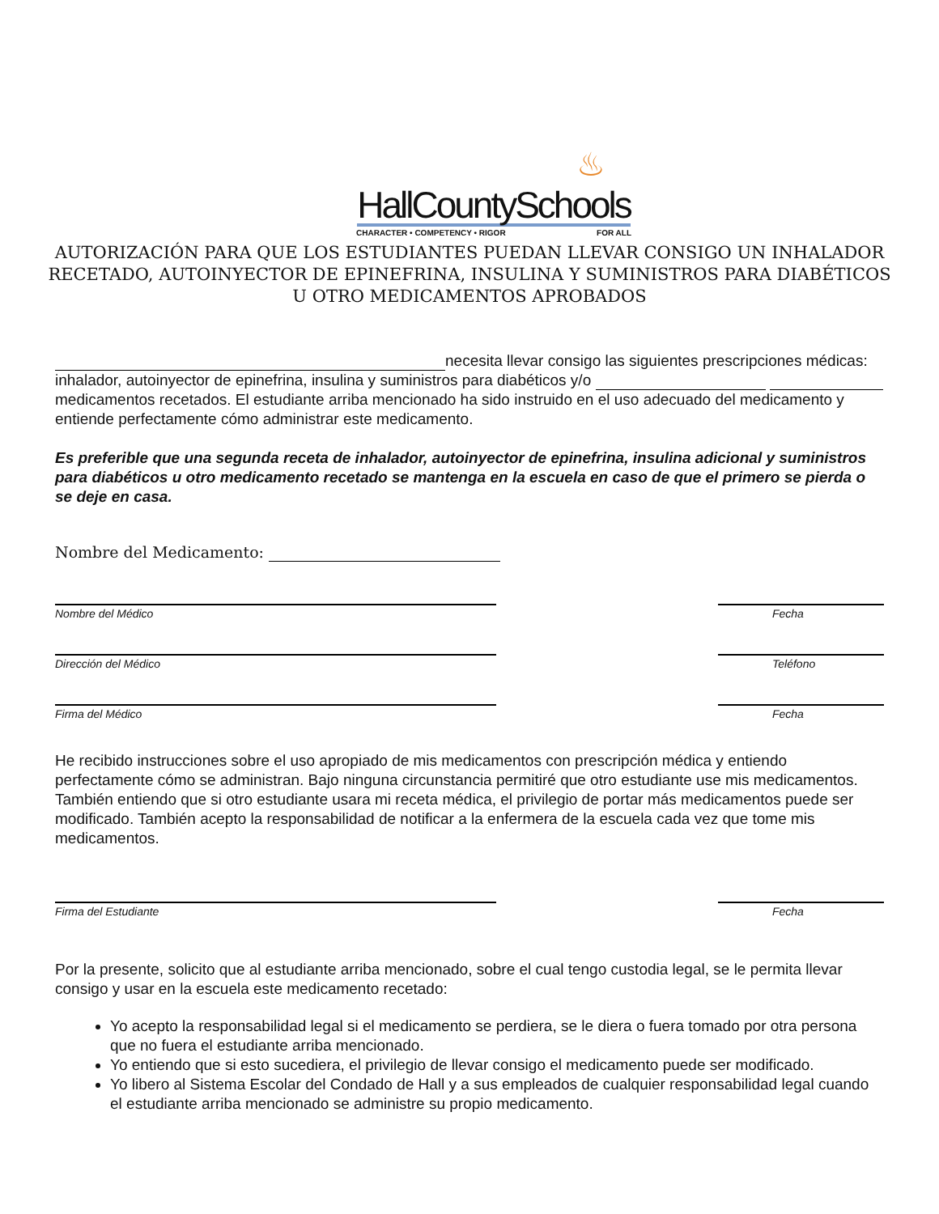♨
HallCountySchools
CHARACTER • COMPETENCY • RIGOR FOR ALL
AUTORIZACIÓN PARA QUE LOS ESTUDIANTES PUEDAN LLEVAR CONSIGO UN INHALADOR RECETADO, AUTOINYECTOR DE EPINEFRINA, INSULINA Y SUMINISTROS PARA DIABÉTICOS U OTRO MEDICAMENTOS APROBADOS
necesita llevar consigo las siguientes prescripciones médicas: inhalador, autoinyector de epinefrina, insulina y suministros para diabéticos y/o medicamentos recetados. El estudiante arriba mencionado ha sido instruido en el uso adecuado del medicamento y entiende perfectamente cómo administrar este medicamento.
Es preferible que una segunda receta de inhalador, autoinyector de epinefrina, insulina adicional y suministros para diabéticos u otro medicamento recetado se mantenga en la escuela en caso de que el primero se pierda o se deje en casa.
Nombre del Medicamento:
Nombre del Médico Fecha
Dirección del Médico Teléfono
Firma del Médico Fecha
He recibido instrucciones sobre el uso apropiado de mis medicamentos con prescripción médica y entiendo perfectamente cómo se administran. Bajo ninguna circunstancia permitiré que otro estudiante use mis medicamentos. También entiendo que si otro estudiante usara mi receta médica, el privilegio de portar más medicamentos puede ser modificado. También acepto la responsabilidad de notificar a la enfermera de la escuela cada vez que tome mis medicamentos.
Firma del Estudiante Fecha
Por la presente, solicito que al estudiante arriba mencionado, sobre el cual tengo custodia legal, se le permita llevar consigo y usar en la escuela este medicamento recetado:
Yo acepto la responsabilidad legal si el medicamento se perdiera, se le diera o fuera tomado por otra persona que no fuera el estudiante arriba mencionado.
Yo entiendo que si esto sucediera, el privilegio de llevar consigo el medicamento puede ser modificado.
Yo libero al Sistema Escolar del Condado de Hall y a sus empleados de cualquier responsabilidad legal cuando el estudiante arriba mencionado se administre su propio medicamento.